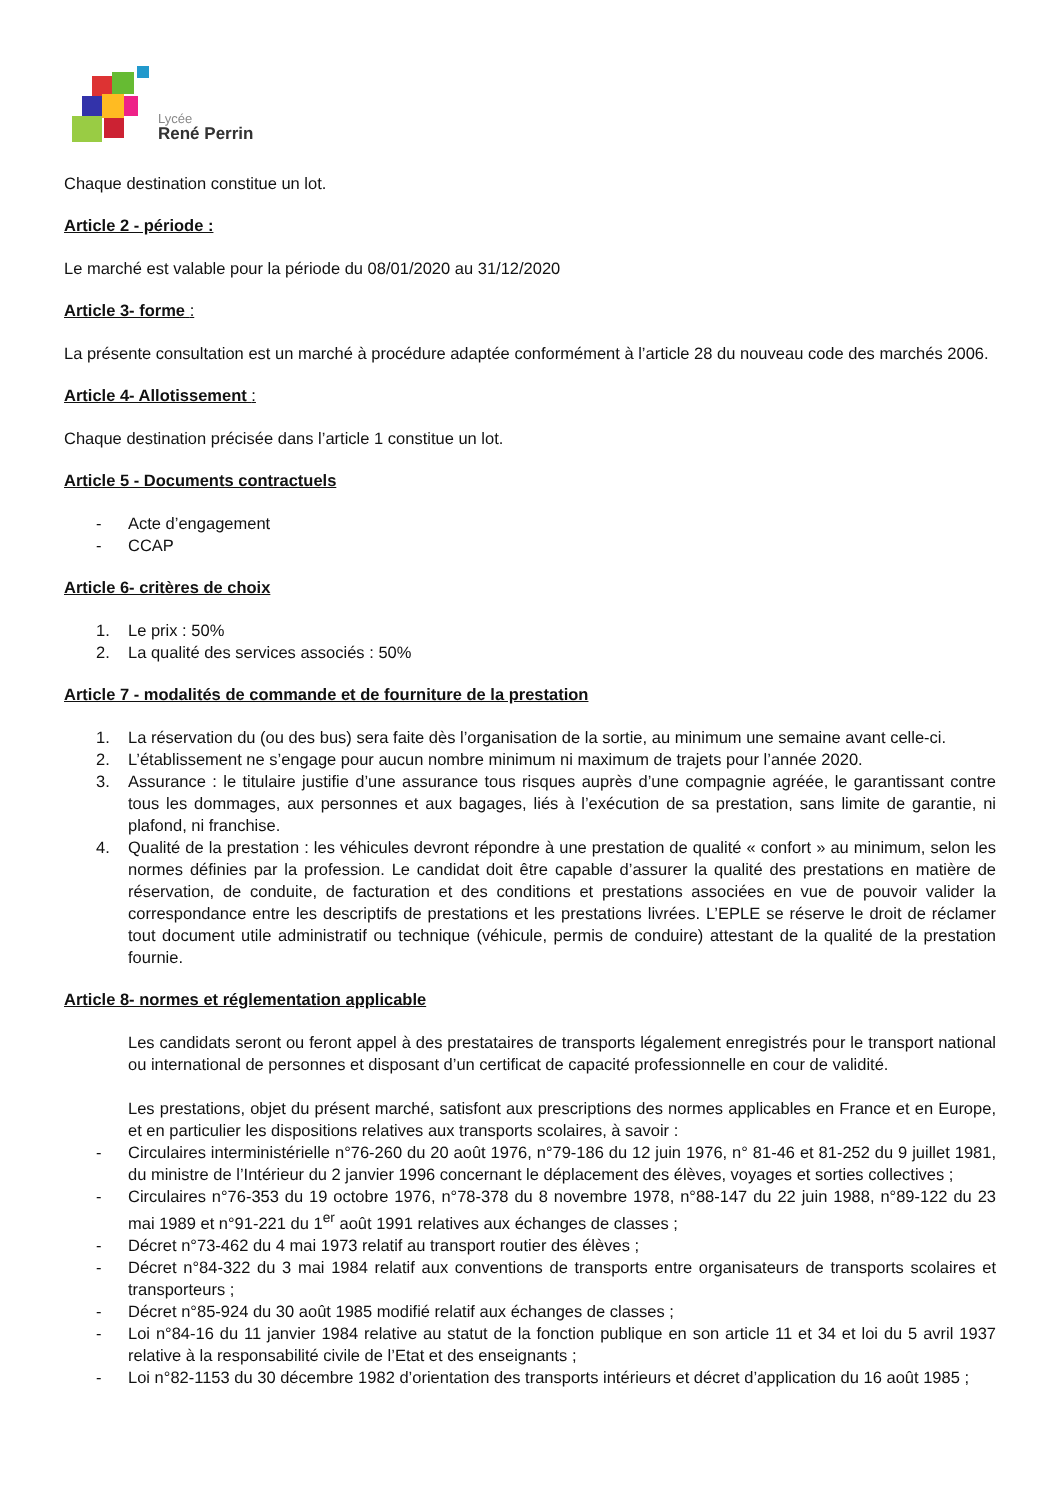Lycée
René Perrin
Chaque destination constitue un lot.
Article 2 - période :
Le marché est valable pour la période du 08/01/2020 au 31/12/2020
Article 3- forme :
La présente consultation est un marché à procédure adaptée conformément à l’article 28 du nouveau code des marchés 2006.
Article 4- Allotissement :
Chaque destination précisée dans l’article 1 constitue un lot.
Article 5 - Documents contractuels
- Acte d’engagement
- CCAP
Article 6- critères de choix
1. Le prix : 50%
2. La qualité des services associés : 50%
Article 7 - modalités de commande et de fourniture de la prestation
1. La réservation du (ou des bus) sera faite dès l’organisation de la sortie, au minimum une semaine avant celle-ci.
2. L’établissement ne s’engage pour aucun nombre minimum ni maximum de trajets pour l’année 2020.
3. Assurance : le titulaire justifie d’une assurance tous risques auprès d’une compagnie agréée, le garantissant contre tous les dommages, aux personnes et aux bagages, liés à l’exécution de sa prestation, sans limite de garantie, ni plafond, ni franchise.
4. Qualité de la prestation : les véhicules devront répondre à une prestation de qualité « confort » au minimum, selon les normes définies par la profession. Le candidat doit être capable d’assurer la qualité des prestations en matière de réservation, de conduite, de facturation et des conditions et prestations associées en vue de pouvoir valider la correspondance entre les descriptifs de prestations et les prestations livrées. L’EPLE se réserve le droit de réclamer tout document utile administratif ou technique (véhicule, permis de conduire) attestant de la qualité de la prestation fournie.
Article 8- normes et réglementation applicable
Les candidats seront ou feront appel à des prestataires de transports légalement enregistrés pour le transport national ou international de personnes et disposant d’un certificat de capacité professionnelle en cour de validité.
Les prestations, objet du présent marché, satisfont aux prescriptions des normes applicables en France et en Europe, et en particulier les dispositions relatives aux transports scolaires, à savoir :
- Circulaires interministérielle n°76-260 du 20 août 1976, n°79-186 du 12 juin 1976, n° 81-46 et 81-252 du 9 juillet 1981, du ministre de l’Intérieur du 2 janvier 1996 concernant le déplacement des élèves, voyages et sorties collectives ;
- Circulaires n°76-353 du 19 octobre 1976, n°78-378 du 8 novembre 1978, n°88-147 du 22 juin 1988, n°89-122 du 23 mai 1989 et n°91-221 du 1<sup>er</sup> août 1991 relatives aux échanges de classes ;
- Décret n°73-462 du 4 mai 1973 relatif au transport routier des élèves ;
- Décret n°84-322 du 3 mai 1984 relatif aux conventions de transports entre organisateurs de transports scolaires et transporteurs ;
- Décret n°85-924 du 30 août 1985 modifié relatif aux échanges de classes ;
- Loi n°84-16 du 11 janvier 1984 relative au statut de la fonction publique en son article 11 et 34 et loi du 5 avril 1937 relative à la responsabilité civile de l’Etat et des enseignants ;
- Loi n°82-1153 du 30 décembre 1982 d’orientation des transports intérieurs et décret d’application du 16 août 1985 ;